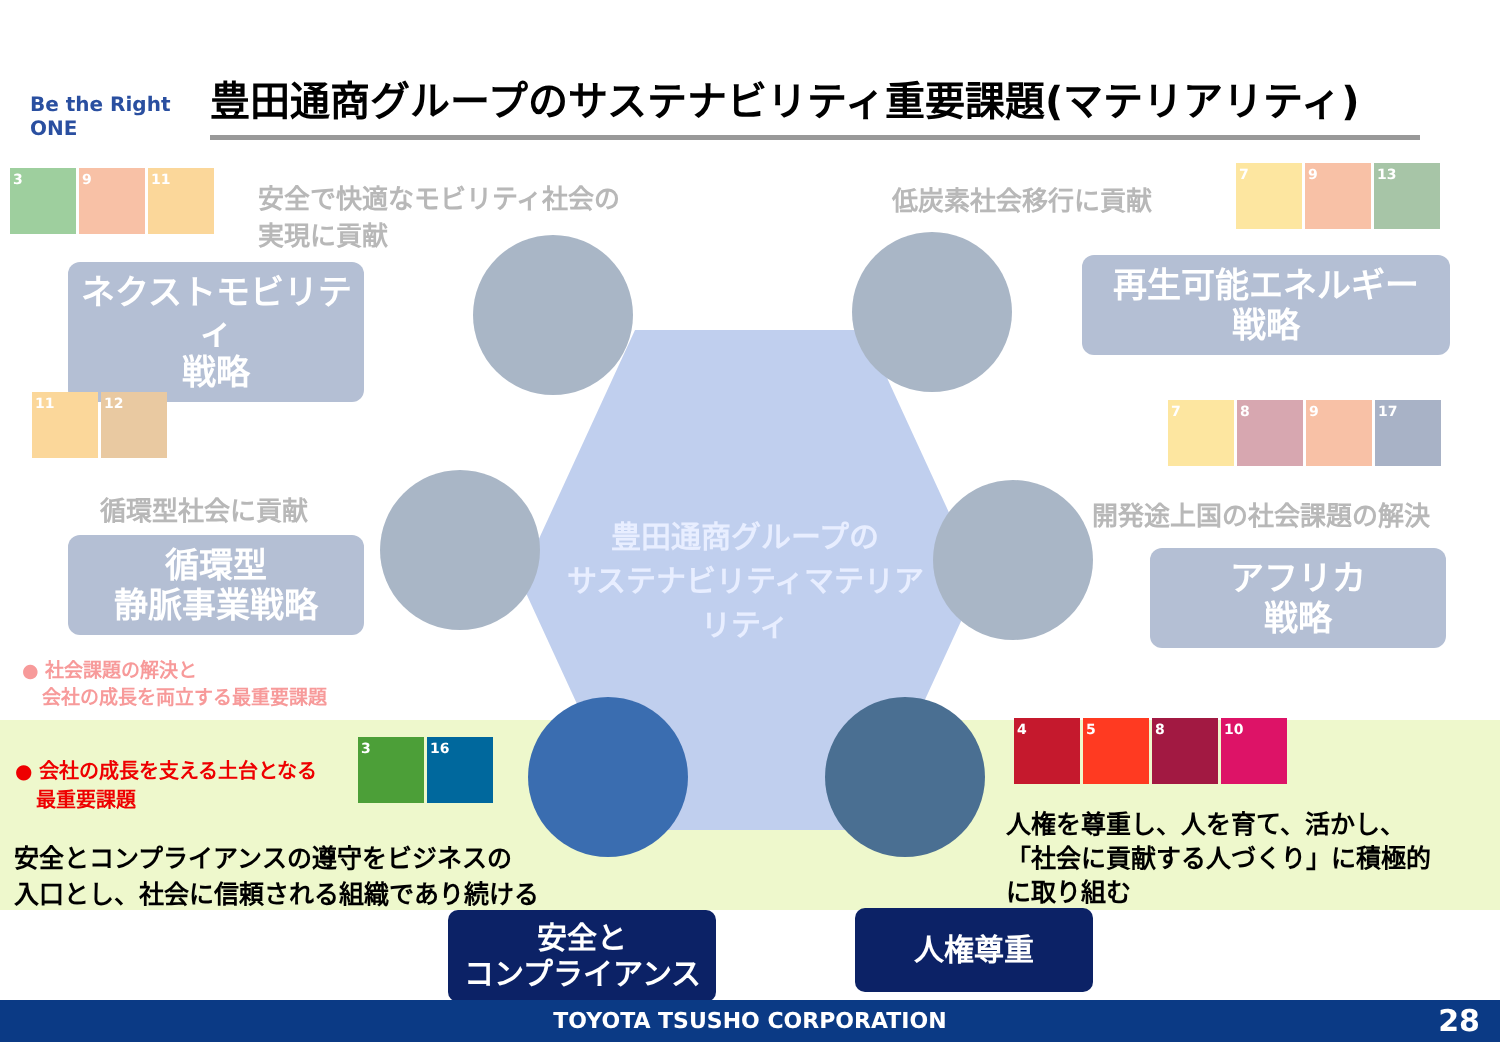Be the Right ONE
豊田通商グループのサステナビリティ重要課題(マテリアリティ)
3 9 11
安全で快適なモビリティ社会の
実現に貢献
ネクストモビリティ
戦略
低炭素社会移行に貢献
7 9 13
再生可能エネルギー
戦略
11 12
循環型社会に貢献
循環型
静脈事業戦略
7 8 9 17
開発途上国の社会課題の解決
アフリカ
戦略
豊田通商グループの
サステナビリティマテリアリティ
● 社会課題の解決と
会社の成長を両立する最重要課題
● 会社の成長を支える土台となる
最重要課題
3 16
安全とコンプライアンスの遵守をビジネスの
入口とし、社会に信頼される組織であり続ける
4 5 8 10
人権を尊重し、人を育て、活かし、
「社会に貢献する人づくり」に積極的
に取り組む
安全と
コンプライアンス
人権尊重
TOYOTA TSUSHO CORPORATION 28